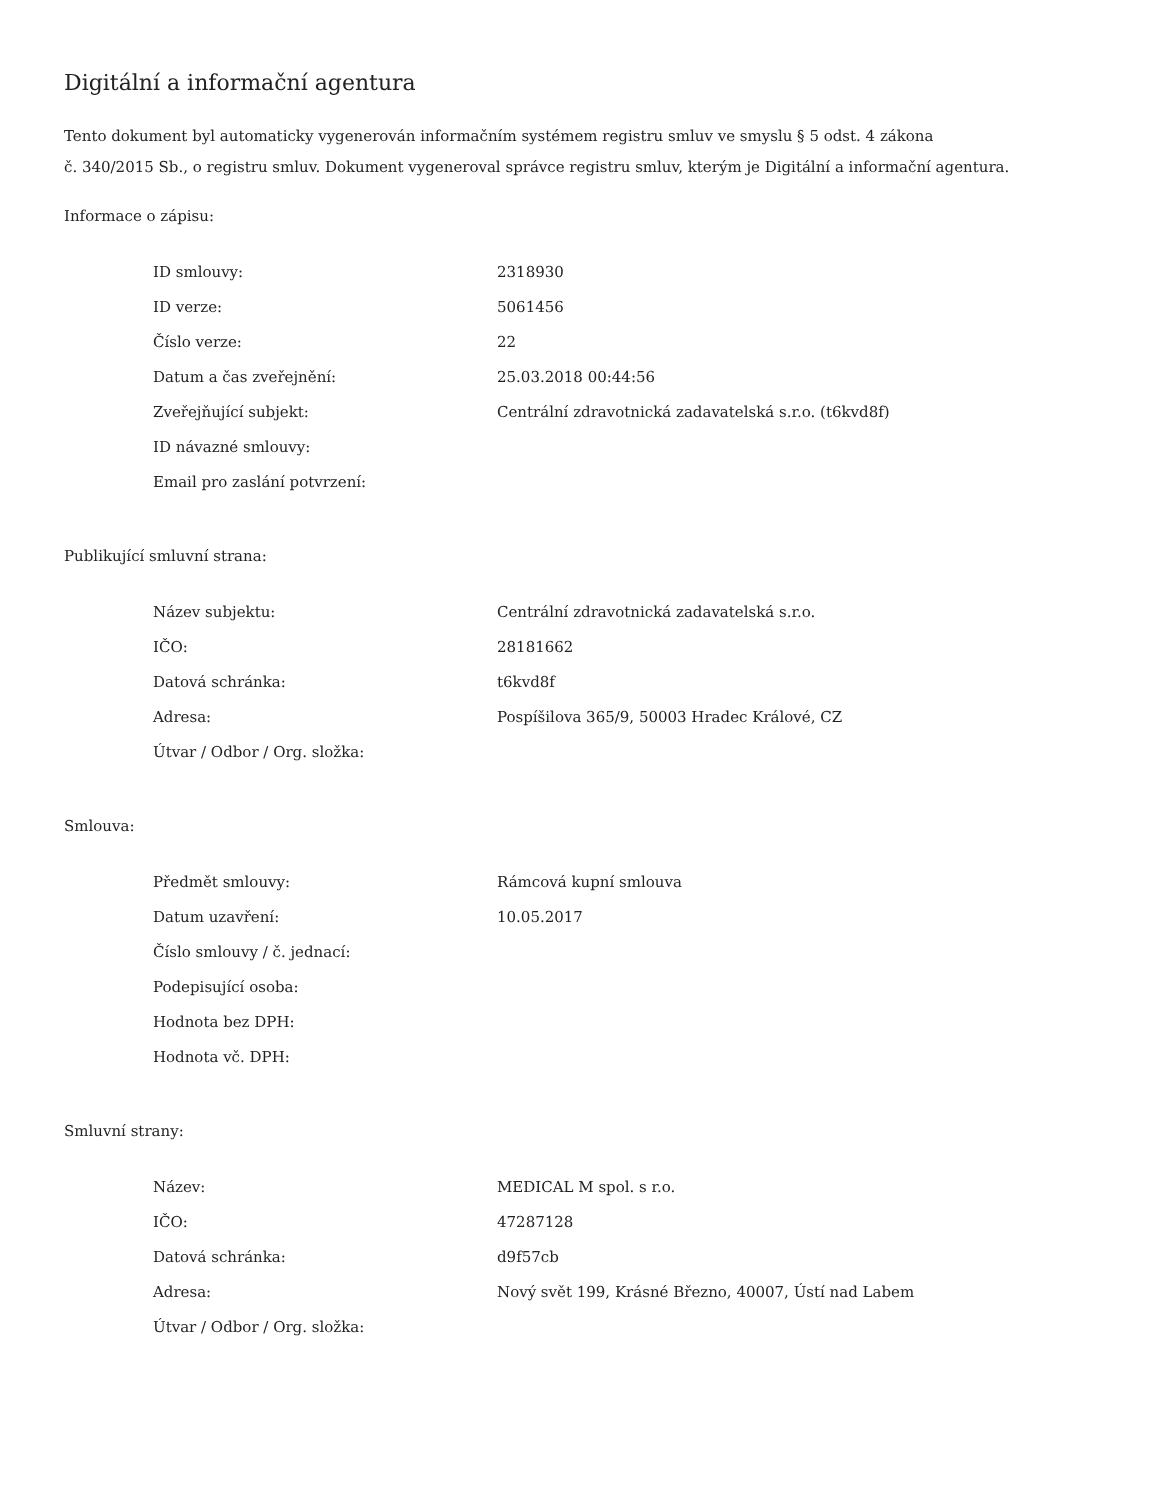Digitální a informační agentura
Tento dokument byl automaticky vygenerován informačním systémem registru smluv ve smyslu § 5 odst. 4 zákona
č. 340/2015 Sb., o registru smluv. Dokument vygeneroval správce registru smluv, kterým je Digitální a informační agentura.
Informace o zápisu:
| ID smlouvy: | 2318930 |
| ID verze: | 5061456 |
| Číslo verze: | 22 |
| Datum a čas zveřejnění: | 25.03.2018 00:44:56 |
| Zveřejňující subjekt: | Centrální zdravotnická zadavatelská s.r.o. (t6kvd8f) |
| ID návazné smlouvy: | |
| Email pro zaslání potvrzení: | |
Publikující smluvní strana:
| Název subjektu: | Centrální zdravotnická zadavatelská s.r.o. |
| IČO: | 28181662 |
| Datová schránka: | t6kvd8f |
| Adresa: | Pospíšilova 365/9, 50003 Hradec Králové, CZ |
| Útvar / Odbor / Org. složka: | |
Smlouva:
| Předmět smlouvy: | Rámcová kupní smlouva |
| Datum uzavření: | 10.05.2017 |
| Číslo smlouvy / č. jednací: | |
| Podepisující osoba: | |
| Hodnota bez DPH: | |
| Hodnota vč. DPH: | |
Smluvní strany:
| Název: | MEDICAL M spol. s r.o. |
| IČO: | 47287128 |
| Datová schránka: | d9f57cb |
| Adresa: | Nový svět 199, Krásné Březno, 40007, Ústí nad Labem |
| Útvar / Odbor / Org. složka: | |